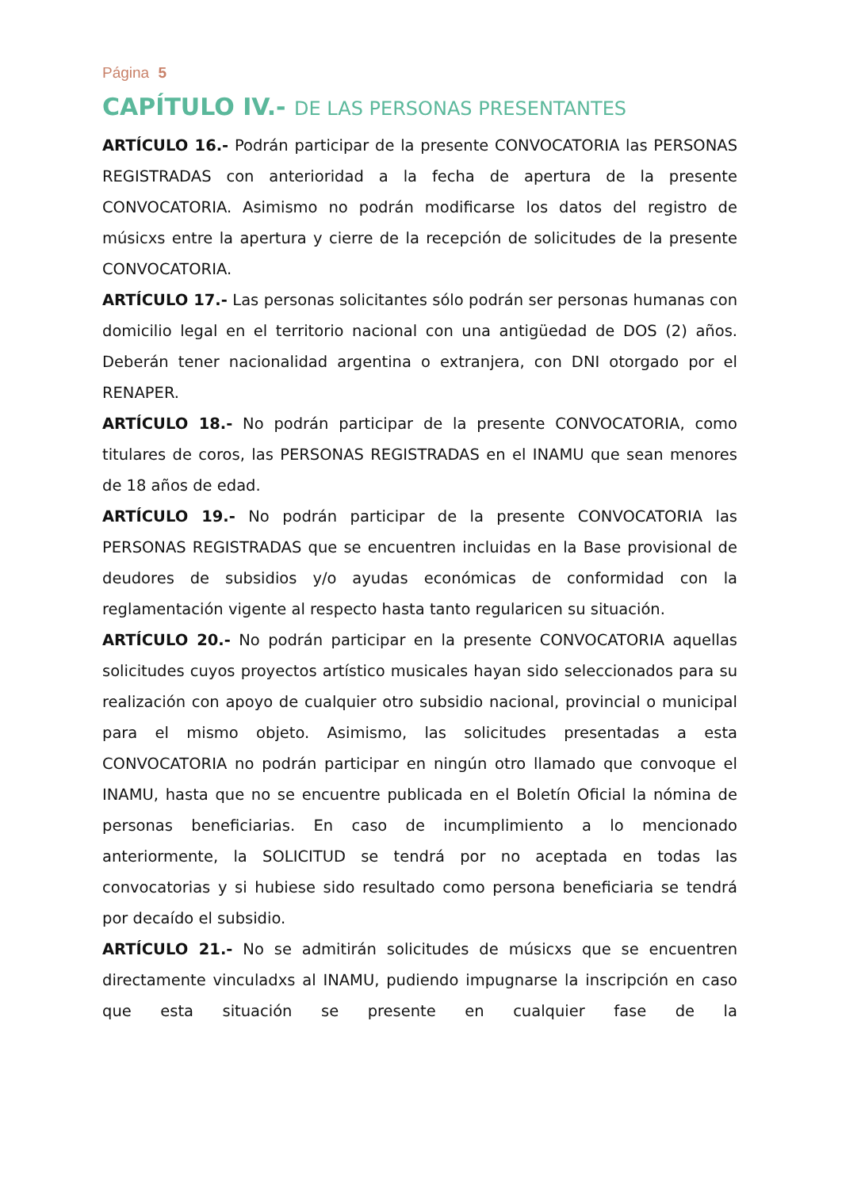Página 5
CAPÍTULO IV.- DE LAS PERSONAS PRESENTANTES
ARTÍCULO 16.- Podrán participar de la presente CONVOCATORIA las PERSONAS REGISTRADAS con anterioridad a la fecha de apertura de la presente CONVOCATORIA. Asimismo no podrán modificarse los datos del registro de músicxs entre la apertura y cierre de la recepción de solicitudes de la presente CONVOCATORIA.
ARTÍCULO 17.- Las personas solicitantes sólo podrán ser personas humanas con domicilio legal en el territorio nacional con una antigüedad de DOS (2) años. Deberán tener nacionalidad argentina o extranjera, con DNI otorgado por el RENAPER.
ARTÍCULO 18.- No podrán participar de la presente CONVOCATORIA, como titulares de coros, las PERSONAS REGISTRADAS en el INAMU que sean menores de 18 años de edad.
ARTÍCULO 19.- No podrán participar de la presente CONVOCATORIA las PERSONAS REGISTRADAS que se encuentren incluidas en la Base provisional de deudores de subsidios y/o ayudas económicas de conformidad con la reglamentación vigente al respecto hasta tanto regularicen su situación.
ARTÍCULO 20.- No podrán participar en la presente CONVOCATORIA aquellas solicitudes cuyos proyectos artístico musicales hayan sido seleccionados para su realización con apoyo de cualquier otro subsidio nacional, provincial o municipal para el mismo objeto. Asimismo, las solicitudes presentadas a esta CONVOCATORIA no podrán participar en ningún otro llamado que convoque el INAMU, hasta que no se encuentre publicada en el Boletín Oficial la nómina de personas beneficiarias. En caso de incumplimiento a lo mencionado anteriormente, la SOLICITUD se tendrá por no aceptada en todas las convocatorias y si hubiese sido resultado como persona beneficiaria se tendrá por decaído el subsidio.
ARTÍCULO 21.- No se admitirán solicitudes de músicxs que se encuentren directamente vinculadxs al INAMU, pudiendo impugnarse la inscripción en caso que esta situación se presente en cualquier fase de la